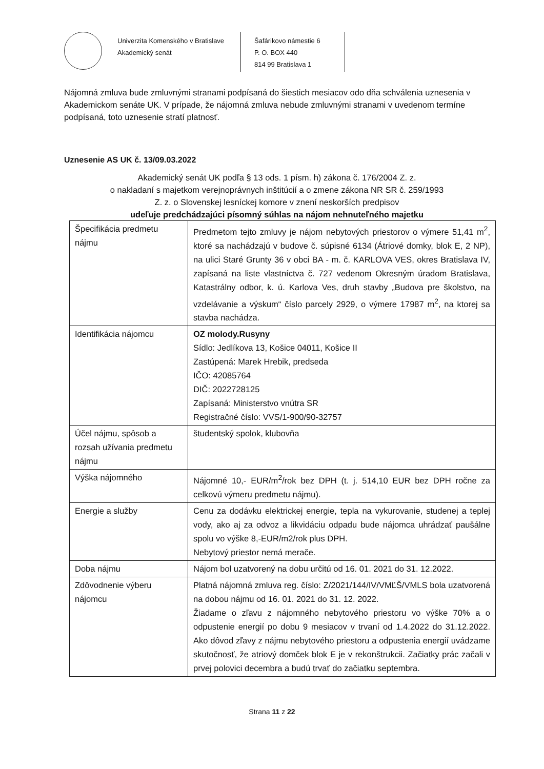Univerzita Komenského v Bratislave
Akademický senát
Šafárikovo námestie 6
P. O. BOX 440
814 99 Bratislava 1
Nájomná zmluva bude zmluvnými stranami podpísaná do šiestich mesiacov odo dňa schválenia uznesenia v Akademickom senáte UK. V prípade, že nájomná zmluva nebude zmluvnými stranami v uvedenom termíne podpísaná, toto uznesenie stratí platnosť.
Uznesenie AS UK č. 13/09.03.2022
Akademický senát UK podľa § 13 ods. 1 písm. h) zákona č. 176/2004 Z. z.
o nakladaní s majetkom verejnoprávnych inštitúcií a o zmene zákona NR SR č. 259/1993
Z. z. o Slovenskej lesníckej komore v znení neskorších predpisov
udeľuje predchádzajúci písomný súhlas na nájom nehnuteľného majetku
| Špecifikácia predmetu nájmu | Predmetom tejto zmluvy je nájom nebytových priestorov o výmere 51,41 m<sup>2</sup>, ktoré sa nachádzajú v budove č. súpisné 6134 (Átriové domky, blok E, 2 NP), na ulici Staré Grunty 36 v obci BA - m. č. KARLOVA VES, okres Bratislava IV, zapísaná na liste vlastníctva č. 727 vedenom Okresným úradom Bratislava, Katastrálny odbor, k. ú. Karlova Ves, druh stavby „Budova pre školstvo, na vzdelávanie a výskum“ číslo parcely 2929, o výmere 17987 m<sup>2</sup>, na ktorej sa stavba nachádza. |
| Identifikácia nájomcu | OZ molody.Rusyny Sídlo: Jedlíkova 13, Košice 04011, Košice II Zastúpená: Marek Hrebik, predseda IČO: 42085764 DIČ: 2022728125 Zapísaná: Ministerstvo vnútra SR Registračné číslo: VVS/1-900/90-32757 |
| Účel nájmu, spôsob a rozsah užívania predmetu nájmu | študentský spolok, klubovňa |
| Výška nájomného | Nájomné 10,- EUR/m<sup>2</sup>/rok bez DPH (t. j. 514,10 EUR bez DPH ročne za celkovú výmeru predmetu nájmu). |
| Energie a služby | Cenu za dodávku elektrickej energie, tepla na vykurovanie, studenej a teplej vody, ako aj za odvoz a likvidáciu odpadu bude nájomca uhrádzať paušálne spolu vo výške 8,-EUR/m2/rok plus DPH. Nebytový priestor nemá merače. |
| Doba nájmu | Nájom bol uzatvorený na dobu určitú od 16. 01. 2021 do 31. 12.2022. |
| Zdôvodnenie výberu nájomcu | Platná nájomná zmluva reg. číslo: Z/2021/144/IV/VMĽŠ/VMLS bola uzatvorená na dobou nájmu od 16. 01. 2021 do 31. 12. 2022. Žiadame o zľavu z nájomného nebytového priestoru vo výške 70% a o odpustenie energií po dobu 9 mesiacov v trvaní od 1.4.2022 do 31.12.2022. Ako dôvod zľavy z nájmu nebytového priestoru a odpustenia energií uvádzame skutočnosť, že atriový domček blok E je v rekonštrukcii. Začiatky prác začali v prvej polovici decembra a budú trvať do začiatku septembra. |
Strana 11 z 22